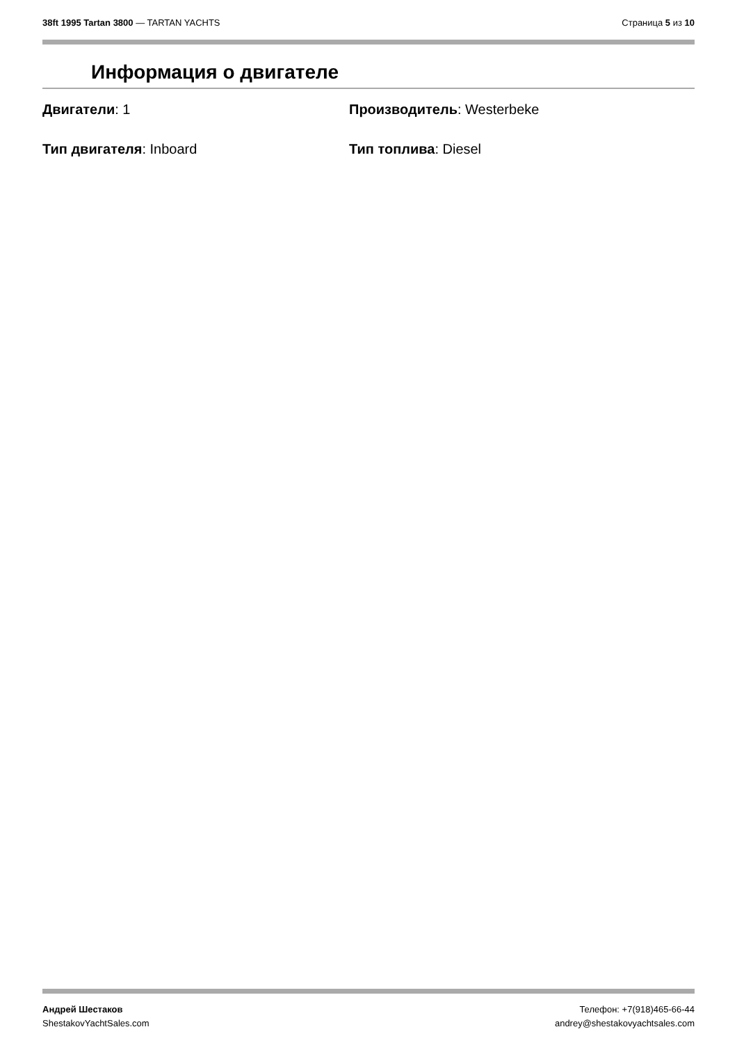38ft 1995 Tartan 3800 — TARTAN YACHTS
Страница 5 из 10
Информация о двигателе
Двигатели: 1
Производитель: Westerbeke
Тип двигателя: Inboard
Тип топлива: Diesel
Андрей Шестаков
ShestakovYachtSales.com
Телефон: +7(918)465-66-44
andrey@shestakovyachtsales.com